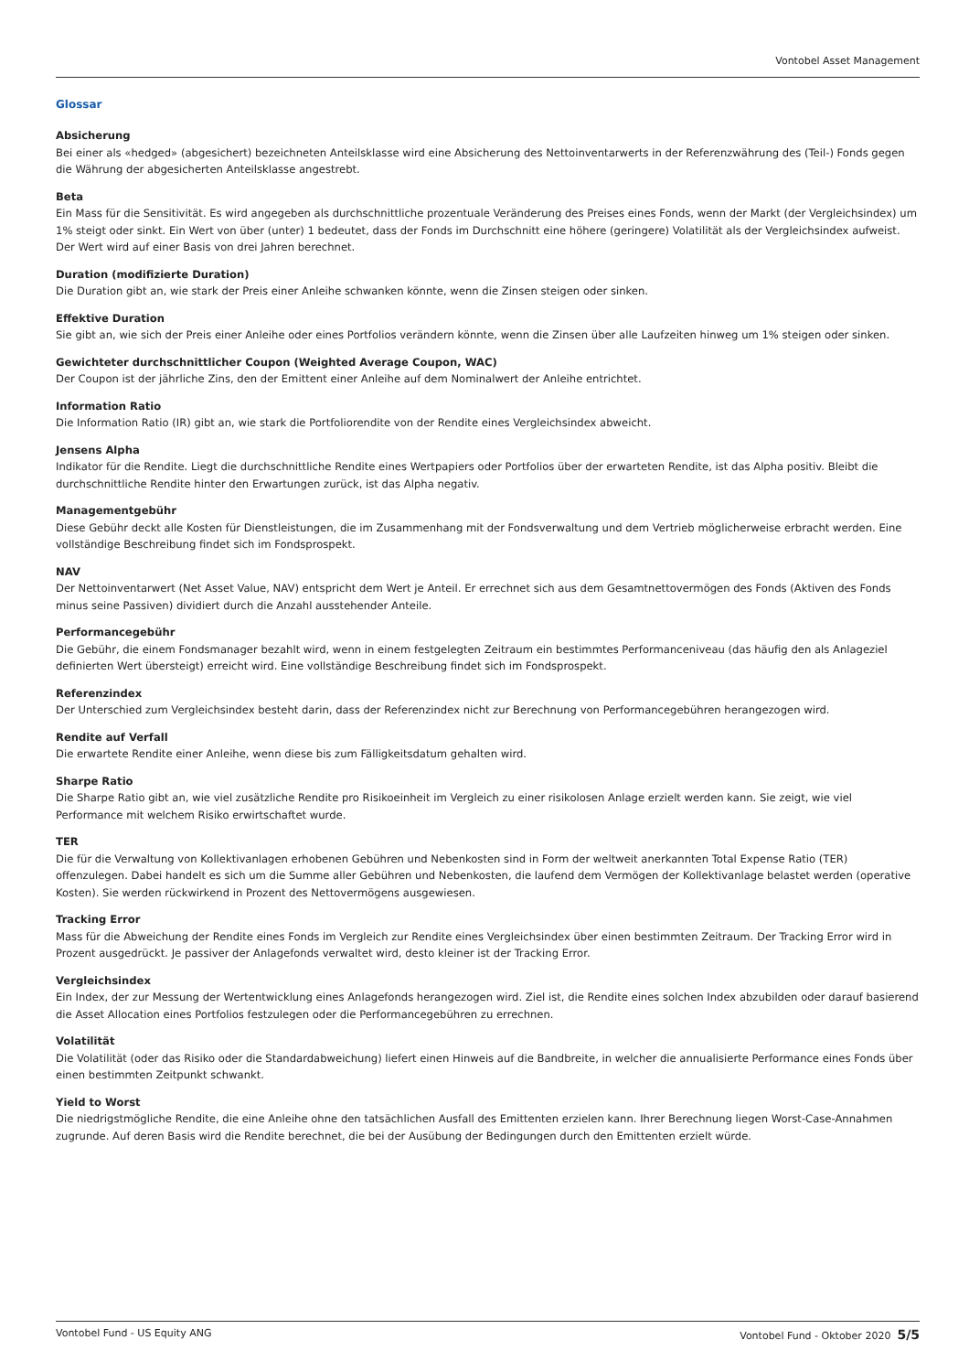Vontobel Asset Management
Glossar
Absicherung
Bei einer als «hedged» (abgesichert) bezeichneten Anteilsklasse wird eine Absicherung des Nettoinventarwerts in der Referenzwährung des (Teil-) Fonds gegen die Währung der abgesicherten Anteilsklasse angestrebt.
Beta
Ein Mass für die Sensitivität. Es wird angegeben als durchschnittliche prozentuale Veränderung des Preises eines Fonds, wenn der Markt (der Vergleichsindex) um 1% steigt oder sinkt. Ein Wert von über (unter) 1 bedeutet, dass der Fonds im Durchschnitt eine höhere (geringere) Volatilität als der Vergleichsindex aufweist. Der Wert wird auf einer Basis von drei Jahren berechnet.
Duration (modifizierte Duration)
Die Duration gibt an, wie stark der Preis einer Anleihe schwanken könnte, wenn die Zinsen steigen oder sinken.
Effektive Duration
Sie gibt an, wie sich der Preis einer Anleihe oder eines Portfolios verändern könnte, wenn die Zinsen über alle Laufzeiten hinweg um 1% steigen oder sinken.
Gewichteter durchschnittlicher Coupon (Weighted Average Coupon, WAC)
Der Coupon ist der jährliche Zins, den der Emittent einer Anleihe auf dem Nominalwert der Anleihe entrichtet.
Information Ratio
Die Information Ratio (IR) gibt an, wie stark die Portfoliorendite von der Rendite eines Vergleichsindex abweicht.
Jensens Alpha
Indikator für die Rendite. Liegt die durchschnittliche Rendite eines Wertpapiers oder Portfolios über der erwarteten Rendite, ist das Alpha positiv. Bleibt die durchschnittliche Rendite hinter den Erwartungen zurück, ist das Alpha negativ.
Managementgebühr
Diese Gebühr deckt alle Kosten für Dienstleistungen, die im Zusammenhang mit der Fondsverwaltung und dem Vertrieb möglicherweise erbracht werden. Eine vollständige Beschreibung findet sich im Fondsprospekt.
NAV
Der Nettoinventarwert (Net Asset Value, NAV) entspricht dem Wert je Anteil. Er errechnet sich aus dem Gesamtnettovermögen des Fonds (Aktiven des Fonds minus seine Passiven) dividiert durch die Anzahl ausstehender Anteile.
Performancegebühr
Die Gebühr, die einem Fondsmanager bezahlt wird, wenn in einem festgelegten Zeitraum ein bestimmtes Performanceniveau (das häufig den als Anlageziel definierten Wert übersteigt) erreicht wird. Eine vollständige Beschreibung findet sich im Fondsprospekt.
Referenzindex
Der Unterschied zum Vergleichsindex besteht darin, dass der Referenzindex nicht zur Berechnung von Performancegebühren herangezogen wird.
Rendite auf Verfall
Die erwartete Rendite einer Anleihe, wenn diese bis zum Fälligkeitsdatum gehalten wird.
Sharpe Ratio
Die Sharpe Ratio gibt an, wie viel zusätzliche Rendite pro Risikoeinheit im Vergleich zu einer risikolosen Anlage erzielt werden kann. Sie zeigt, wie viel Performance mit welchem Risiko erwirtschaftet wurde.
TER
Die für die Verwaltung von Kollektivanlagen erhobenen Gebühren und Nebenkosten sind in Form der weltweit anerkannten Total Expense Ratio (TER) offenzulegen. Dabei handelt es sich um die Summe aller Gebühren und Nebenkosten, die laufend dem Vermögen der Kollektivanlage belastet werden (operative Kosten). Sie werden rückwirkend in Prozent des Nettovermögens ausgewiesen.
Tracking Error
Mass für die Abweichung der Rendite eines Fonds im Vergleich zur Rendite eines Vergleichsindex über einen bestimmten Zeitraum. Der Tracking Error wird in Prozent ausgedrückt. Je passiver der Anlagefonds verwaltet wird, desto kleiner ist der Tracking Error.
Vergleichsindex
Ein Index, der zur Messung der Wertentwicklung eines Anlagefonds herangezogen wird. Ziel ist, die Rendite eines solchen Index abzubilden oder darauf basierend die Asset Allocation eines Portfolios festzulegen oder die Performancegebühren zu errechnen.
Volatilität
Die Volatilität (oder das Risiko oder die Standardabweichung) liefert einen Hinweis auf die Bandbreite, in welcher die annualisierte Performance eines Fonds über einen bestimmten Zeitpunkt schwankt.
Yield to Worst
Die niedrigstmögliche Rendite, die eine Anleihe ohne den tatsächlichen Ausfall des Emittenten erzielen kann. Ihrer Berechnung liegen Worst-Case-Annahmen zugrunde. Auf deren Basis wird die Rendite berechnet, die bei der Ausübung der Bedingungen durch den Emittenten erzielt würde.
Vontobel Fund - US Equity ANG Vontobel Fund - Oktober 2020 5/5